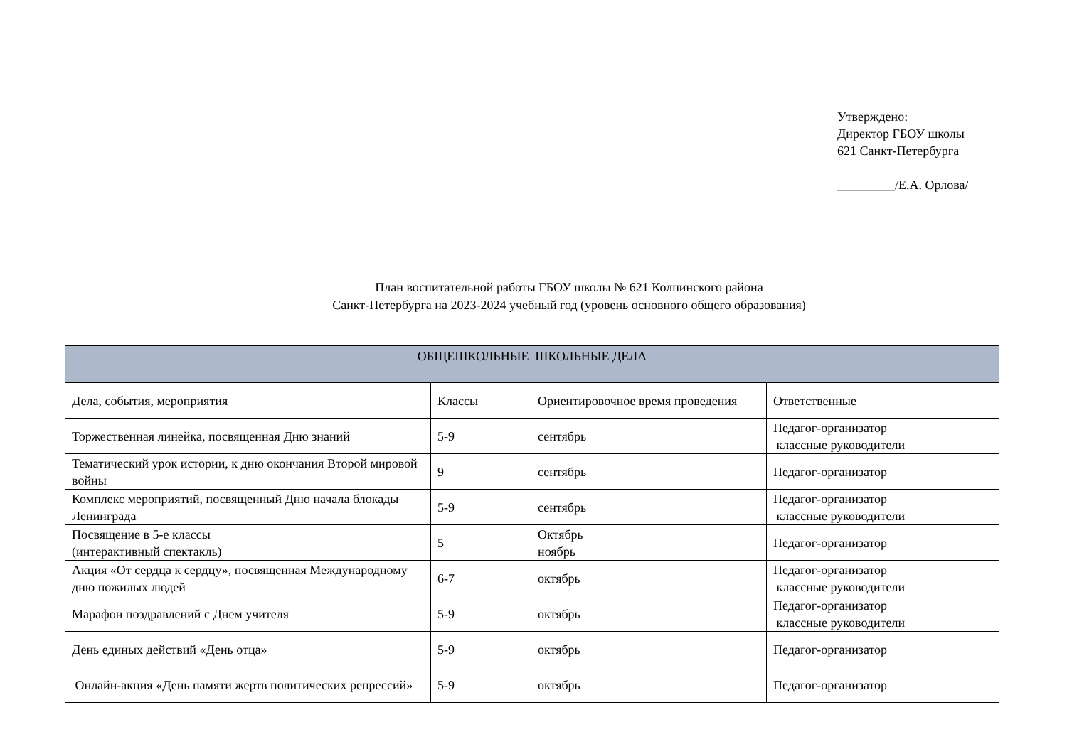Утверждено:
Директор ГБОУ школы
621 Санкт-Петербурга
_________/Е.А. Орлова/
План воспитательной работы ГБОУ школы № 621 Колпинского района
Санкт-Петербурга на 2023-2024 учебный год (уровень основного общего образования)
| ОБЩЕШКОЛЬНЫЕ ШКОЛЬНЫЕ ДЕЛА | | | |
| --- | --- | --- | --- |
| Дела, события, мероприятия | Классы | Ориентировочное время проведения | Ответственные |
| Торжественная линейка, посвященная Дню знаний | 5-9 | сентябрь | Педагог-организатор классные руководители |
| Тематический урок истории, к дню окончания Второй мировой войны | 9 | сентябрь | Педагог-организатор |
| Комплекс мероприятий, посвященный Дню начала блокады Ленинграда | 5-9 | сентябрь | Педагог-организатор классные руководители |
| Посвящение в 5-е классы (интерактивный спектакль) | 5 | Октябрь ноябрь | Педагог-организатор |
| Акция «От сердца к сердцу», посвященная Международному дню пожилых людей | 6-7 | октябрь | Педагог-организатор классные руководители |
| Марафон поздравлений с Днем учителя | 5-9 | октябрь | Педагог-организатор классные руководители |
| День единых действий «День отца» | 5-9 | октябрь | Педагог-организатор |
| Онлайн-акция «День памяти жертв политических репрессий» | 5-9 | октябрь | Педагог-организатор |